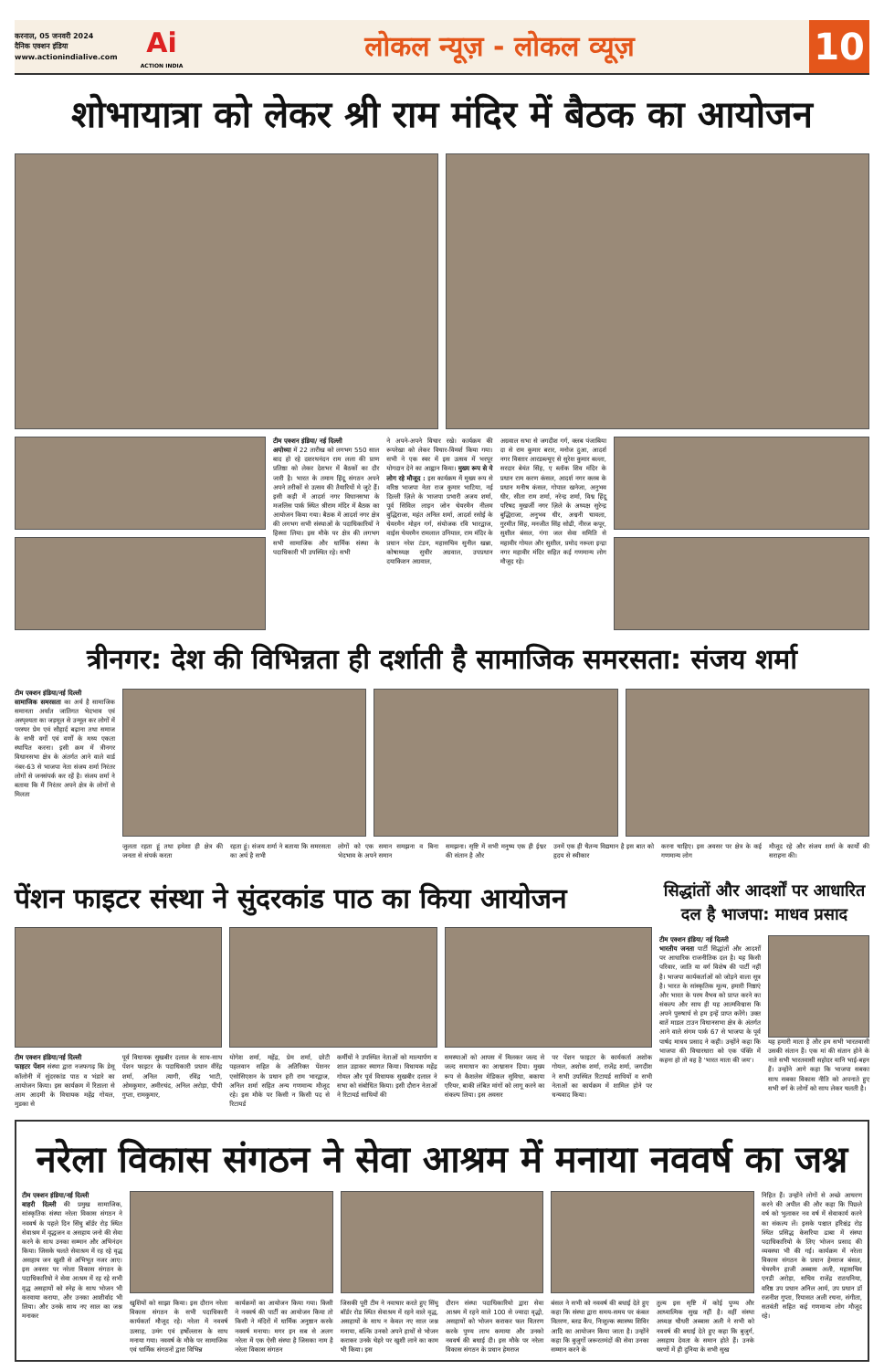करनाल, 05 जनवरी 2024
दैनिक एक्शन इंडिया
www.actionindialive.com
Ai
ACTION INDIA
लोकल न्यूज़ - लोकल व्यूज़
10
शोभायात्रा को लेकर श्री राम मंदिर में बैठक का आयोजन
टीम एक्शन इंडिया/ नई दिल्ली
अयोध्या में 22 तारीख को लगभग 550 साल बाद हो रहे दशरथनंदन राम लला की प्राण प्रतिष्ठा को लेकर देशभर में बैठकों का दौर जारी है। भारत के तमाम हिंदू संगठन अपने अपने तरीकों से उत्सव की तैयारियों मे जुटे हैं। इसी कड़ी में आदर्श नगर विधानसभा के मजलिस पार्क स्थित श्रीराम मंदिर में बैठक का आयोजन किया गया। बैठक में आदर्श नगर क्षेत्र की लगभग सभी संस्थाओं के पदाधिकारियों ने हिस्सा लिया। इस मौके पर क्षेत्र की लगभग सभी सामाजिक और धार्मिक संस्था के पदाधिकारी भी उपस्थित रहे। सभी
ने अपने-अपने विचार रखे। कार्यक्रम की रूपरेखा को लेकर विचार-विमर्श किया गया। सभी ने एक स्वर में इस उत्सव में भरपूर योगदान देने का आह्वान किया। मुख्य रूप से ये लोग रहे मौजूद : इस कार्यक्रम में मुख्य रूप से वरिष्ठ भाजपा नेता राज कुमार भाटिया, नई दिल्ली ज़िले के भाजपा प्रभारी अजय शर्मा, पूर्व सिविल लाइन जोन चेयरमैन नीलम बुद्धिराजा, महंत अनिल शर्मा, आदर्श रसोई के चेयरमैन मोहन गर्ग, संयोजक रवि भारद्वाज, वाईस चेयरमैन रामलाल उनियाल, राम मंदिर के प्रधान नरेश टंडन, महासचिव सुनील खन्ना, कोषाध्यक्ष सुधीर अग्रवाल, उपप्रधान दयाकिशन अग्रवाल,
अग्रवाल सभा से जगदीश गर्ग, क्लब पंजाबिया दा से राम कुमार बरार, मनोज दुआ, आदर्श नगर विस्तार आरडब्ल्यूए से सुरेश कुमार बल्ला, सरदार बेयंत सिंह, ए ब्लॉक शिव मंदिर के प्रधान राम करण कंसल, आदर्श नगर क्लब के प्रधान मनीष कंसल, गोपाल खनेजा, अनुभव धीर, सीता राम शर्मा, नरेन्द्र शर्मा, विश्व हिंदू परिषद मुखर्जी नगर ज़िले के अध्यक्ष सुरेन्द्र बुद्धिराजा, अनुभव धीर, अश्वनी चावला, गुरमीत सिंह, मनजीत सिंह सोढी, नीरज कपूर, सुशील बंसल, गंगा जल सेवा समिति से महावीर गोयल और सुशील, प्रमोद नरूला इन्द्रा नगर महावीर मंदिर सहित कई गणमान्य लोग मौजूद रहे।
त्रीनगर: देश की विभिन्नता ही दर्शाती है सामाजिक समरसता: संजय शर्मा
टीम एक्शन इंडिया/नई दिल्ली
सामाजिक समरसता का अर्थ है सामाजिक समानता अर्थात जातिगत भेदभाव एवं अस्पृश्यता का जड़मूल से उन्मूल कर लोगों में परस्पर प्रेम एवं सौहार्द बढ़ाना तथा समाज के सभी वर्गों एवं वर्णों के मध्य एकता स्थापित करना। इसी क्रम में त्रीनगर विधानसभा क्षेत्र के अंतर्गत आने वाले वार्ड नंबर-63 से भाजपा नेता संजय शर्मा निरंतर लोगों से जनसंपर्क कर रहें है। संजय शर्मा ने बताया कि मैं निरंतर अपने क्षेत्र के लोगों से मिलता
जुलता रहता हूं तथा हमेशा ही क्षेत्र की जनता से संपर्क करता
रहता हूं। संजय शर्मा ने बताया कि समरसता का अर्थ है सभी
लोगों को एक समान समझना व बिना भेदभाव के अपने समान
समझना। सृष्टि में सभी मनुष्य एक ही ईश्वर की संतान है और
उनमें एक ही चैतन्य विद्यमान है इस बात को हृदय से स्वीकार
करना चाहिए। इस अवसर पर क्षेत्र के कई गणमान्य लोग
मौजूद रहे और संजय शर्मा के कार्यों की सराहना की।
पेंशन फाइटर संस्था ने सुंदरकांड पाठ का किया आयोजन
टीम एक्शन इंडिया/नई दिल्ली
फाइटर पेंशन संस्था द्वारा नजफगढ़ कि डेसू कॉलोनी में सुंदरकांड पाठ व भंडारे का आयोजन किया। इस कार्यक्रम में रिठाला से आम आदमी के विधायक महेंद्र गोयल, मुडका से
पूर्व विधायक सुखबीर दलाल के साथ-साथ पेंशन फाइटर के पदाधिकारी प्रधान वीरेंद्र शर्मा, अनिल त्यागी, रविंद्र भाटी, ओमकुमार, अमीरचंद, अनिल अरोड़ा, पीपी गुप्ता, रामकुमार,
योगेश शर्मा, महेंद्र, प्रेम शर्मा, छोटी पहलवान सहित के अतिरिक्त पेंशनर एसोसिएशन के प्रधान हरी राम भारद्वाज, अनिल शर्मा सहित अन्य गणमान्य मौजूद रहे। इस मौके पर किसी न किसी पद से रिटायर्ड
कर्मीयों ने उपस्थित नेताओं को माल्यार्पण व शाल उड़ाकर स्वागत किया। विधायक महेंद्र गोयल और पूर्व विधायक सुखबीर दलाल ने सभा को संबोधित किया। इसी दौरान नेताओं ने रिटायर्ड साथियों की
समस्याओं को आपस में मिलकर जल्द से जल्द समाधान का आश्वासन दिया। मुख्य रूप से कैशलेस मेडिकल सुविधा, बकाया एरियर, बाकी लंबित मांगों को लागू करने का संकल्प लिया। इस अवसर
पर पेंशन फाइटर के कार्यकर्ता अशोक गोयल, अशोक शर्मा, राजेंद्र शर्मा, जगदीश ने सभी उपस्थित रिटायर्ड साथियों व सभी नेताओं का कार्यक्रम में शामिल होने पर धन्यवाद किया।
सिद्धांतों और आदर्शों पर आधारित दल है भाजपा: माधव प्रसाद
टीम एक्शन इंडिया/ नई दिल्ली
भारतीय जनता पार्टी सिद्धांतों और आदर्शों पर आधारिक राजनीतिक दल है। यह किसी परिवार, जाति या वर्ग विशेष की पार्टी नहीं है। भाजपा कार्यकर्ताओं को जोड़ने वाला सूत्र है। भारत के सांस्कृतिक मूल्य, हमारी निष्ठाएं और भारत के परम वैभव को प्राप्त करने का संकल्प और साथ ही यह आत्मविश्वास कि अपने पुरुषार्थ से हम इन्हें प्राप्त करेंगे। उक्त बातें माडल टाउन विधानसभा क्षेत्र के अंतर्गत आने वाले संगम पार्क 67 से भाजपा के पूर्व पार्षद माधव प्रसाद ने कही। उन्होंने कहा कि भाजपा की विचारधारा को एक पंक्ति में कहना हो तो वह है 'भारत माता की जय'।
यह हमारी माता है और हम सभी भारतवासी उसकी संतान हैं। एक मां की संतान होने के नाते सभी भारतवासी सहोदर यानि भाई-बहन हैं। उन्होंने आगे कहा कि भाजपा सबका साथ सबका विकास नीति को अपनाते हुए सभी वर्ग के लोगों को साथ लेकर चलती है।
नरेला विकास संगठन ने सेवा आश्रम में मनाया नववर्ष का जश्न
टीम एक्शन इंडिया/नई दिल्ली
बाहरी दिल्ली की प्रमुख सामाजिक, सांस्कृतिक संस्था नरेला विकास संगठन ने नववर्ष के पहले दिन सिंघु बॉर्डर रोड़ स्थित सेवाश्रम में वृद्धजन व असहाय जनो की सेवा करने के साथ उनका सम्मान और अभिनंदन किया। जिसके चलते सेवाश्रम में रह रहे वृद्ध असहाय जन खुशी से अभिभूत नजर आए। इस अवसर पर नरेला विकास संगठन के पदाधिकारियो ने सेवा आश्रम में रह रहे सभी वृद्ध असहायों को स्नेह के साथ भोजन भी करवाया कराया, और उनका आशीर्वाद भी लिया। और उनके साथ नए साल का जश्न मनाकर
खुशियों को साझा किया। इस दौरान नरेला विकास संगठन के सभी पदाधिकारी कार्यकर्ता मौजूद रहे। नरेला में नववर्ष उत्साह, उमंग एवं हर्षोल्लास के साथ मनाया गया। नववर्ष के मौके पर सामाजिक एवं धार्मिक संगठनों द्वारा विभिन्न
कार्यक्रमों का आयोजन किया गया। किसी ने नववर्ष की पार्टी का आयोजन किया तो किसी ने मंदिरों में धार्मिक अनुष्ठान करके नववर्ष मनाया। मगर इन सब से अलग नरेला में एक ऐसी संस्था है जिसका नाम है नरेला विकास संगठन
जिसकी पूरी टीम ने नवाचार करते हुए सिंघु बॉर्डर रोड स्थित सेवाश्रम में रहने वाले वृद्ध, असहायों के साथ न केवल नए साल जश्न मनाया, बल्कि उनको अपने हाथों से भोजन कराकर उनके चेहरे पर खुशी लाने का काम भी किया। इस
दौरान संस्था पदाधिकारियो द्वारा सेवा आश्रम में रहने वाले 100 से ज्यादा वृद्धो, असहायों को भोजन कराकर फल वितरण करके पुण्य लाभ कमाया और उनको नववर्ष की बधाई दी। इस मौके पर नरेला विकास संगठन के प्रधान हेमराज
बंसल ने सभी को नववर्ष की बधाई देते हुए कहा कि संस्था द्वारा समय-समय पर कंबल वितरण, ब्लड कैंप, निःशुल्क स्वास्थ्य शिविर आदि का आयोजन किया जाता है। उन्होंने कहा कि बुजुर्गो जरूरतमंदों की सेवा उनका सम्मान करने के
तुल्य इस सृष्टि में कोई पुण्य और आध्यात्मिक सुख नहीं है। वहीं संस्था अध्यक्ष चौधरी अब्बास अली ने सभी को नववर्ष की बधाई देते हुए कहा कि बुजुर्ग, असहाय देवता के समान होते हैं। उनके चरणों में ही दुनिया के सभी सुख
निहित हैं। उन्होंने लोगों से अच्छे आचरण करने की अपील की और कहा कि पिछले वर्ष को भुलाकर नव वर्ष में सेवाकार्य करने का संकल्प लें। इसके पश्चात हरिश्चंद्र रोड़ स्थित प्रसिद्ध केसरिया ढाबा में संस्था पदाधिकारियो के लिए भोजन प्रसाद की व्यवस्था भी की गई। कार्यक्रम में नरेला विकास संगठन के प्रधान हेमराज बंसल, चेयरमैन हाजी अब्बास अली, महासचिव एनडी अरोड़ा, सचिव राजेंद्र राठधनिया, वरिष्ठ उप प्रधान अनिल आर्य, उप प्रधान डॉ रजनीश गुप्ता, रियासत अली रचना, संगीता, सतवंती सहित कई गणमान्य लोग मौजूद रहे।